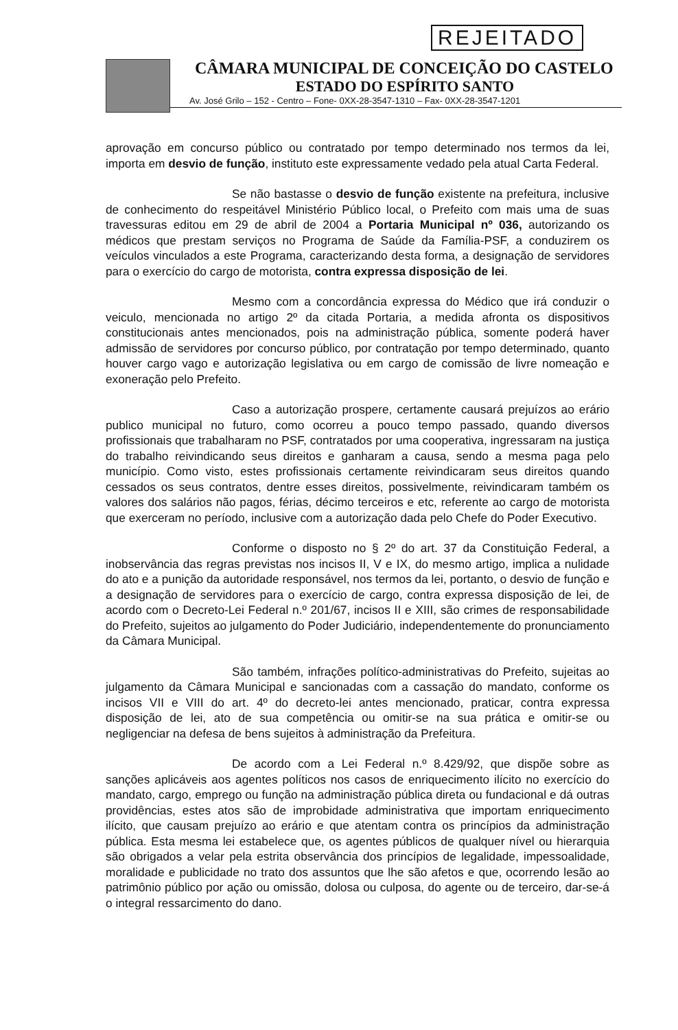REJEITADO
CÂMARA MUNICIPAL DE CONCEIÇÃO DO CASTELO
ESTADO DO ESPÍRITO SANTO
Av. José Grilo – 152 - Centro – Fone- 0XX-28-3547-1310 – Fax- 0XX-28-3547-1201
aprovação em concurso público ou contratado por tempo determinado nos termos da lei, importa em desvio de função, instituto este expressamente vedado pela atual Carta Federal.
Se não bastasse o desvio de função existente na prefeitura, inclusive de conhecimento do respeitável Ministério Público local, o Prefeito com mais uma de suas travessuras editou em 29 de abril de 2004 a Portaria Municipal nº 036, autorizando os médicos que prestam serviços no Programa de Saúde da Família-PSF, a conduzirem os veículos vinculados a este Programa, caracterizando desta forma, a designação de servidores para o exercício do cargo de motorista, contra expressa disposição de lei.
Mesmo com a concordância expressa do Médico que irá conduzir o veiculo, mencionada no artigo 2º da citada Portaria, a medida afronta os dispositivos constitucionais antes mencionados, pois na administração pública, somente poderá haver admissão de servidores por concurso público, por contratação por tempo determinado, quanto houver cargo vago e autorização legislativa ou em cargo de comissão de livre nomeação e exoneração pelo Prefeito.
Caso a autorização prospere, certamente causará prejuízos ao erário publico municipal no futuro, como ocorreu a pouco tempo passado, quando diversos profissionais que trabalharam no PSF, contratados por uma cooperativa, ingressaram na justiça do trabalho reivindicando seus direitos e ganharam a causa, sendo a mesma paga pelo município. Como visto, estes profissionais certamente reivindicaram seus direitos quando cessados os seus contratos, dentre esses direitos, possivelmente, reivindicaram também os valores dos salários não pagos, férias, décimo terceiros e etc, referente ao cargo de motorista que exerceram no período, inclusive com a autorização dada pelo Chefe do Poder Executivo.
Conforme o disposto no § 2º do art. 37 da Constituição Federal, a inobservância das regras previstas nos incisos II, V e IX, do mesmo artigo, implica a nulidade do ato e a punição da autoridade responsável, nos termos da lei, portanto, o desvio de função e a designação de servidores para o exercício de cargo, contra expressa disposição de lei, de acordo com o Decreto-Lei Federal n.º 201/67, incisos II e XIII, são crimes de responsabilidade do Prefeito, sujeitos ao julgamento do Poder Judiciário, independentemente do pronunciamento da Câmara Municipal.
São também, infrações político-administrativas do Prefeito, sujeitas ao julgamento da Câmara Municipal e sancionadas com a cassação do mandato, conforme os incisos VII e VIII do art. 4º do decreto-lei antes mencionado, praticar, contra expressa disposição de lei, ato de sua competência ou omitir-se na sua prática e omitir-se ou negligenciar na defesa de bens sujeitos à administração da Prefeitura.
De acordo com a Lei Federal n.º 8.429/92, que dispõe sobre as sanções aplicáveis aos agentes políticos nos casos de enriquecimento ilícito no exercício do mandato, cargo, emprego ou função na administração pública direta ou fundacional e dá outras providências, estes atos são de improbidade administrativa que importam enriquecimento ilícito, que causam prejuízo ao erário e que atentam contra os princípios da administração pública. Esta mesma lei estabelece que, os agentes públicos de qualquer nível ou hierarquia são obrigados a velar pela estrita observância dos princípios de legalidade, impessoalidade, moralidade e publicidade no trato dos assuntos que lhe são afetos e que, ocorrendo lesão ao patrimônio público por ação ou omissão, dolosa ou culposa, do agente ou de terceiro, dar-se-á o integral ressarcimento do dano.